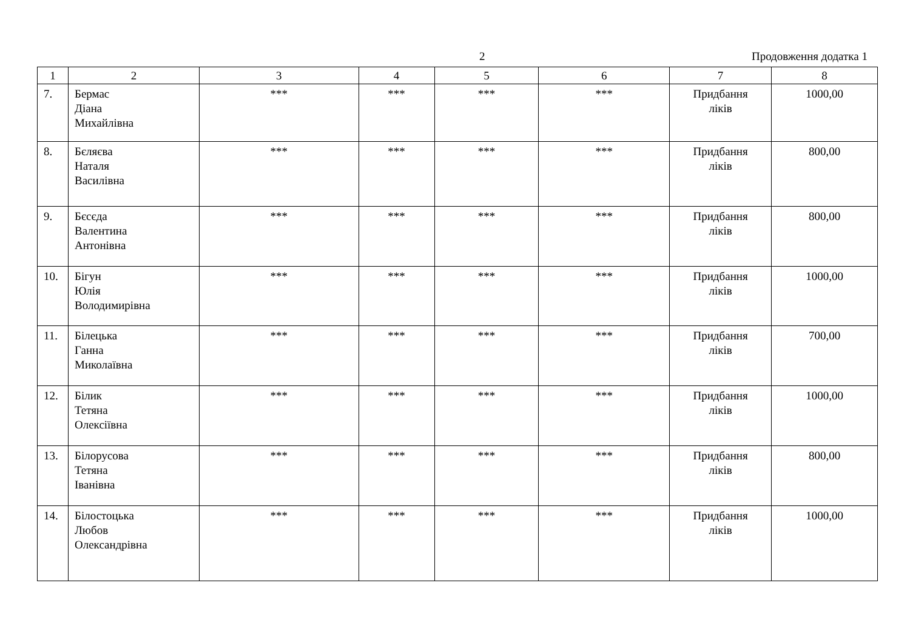2 Продовження додатка 1
| 1 | 2 | 3 | 4 | 5 | 6 | 7 | 8 |
| --- | --- | --- | --- | --- | --- | --- | --- |
| 7. | Бермас Діана Михайлівна | *** | *** | *** | *** | Придбання ліків | 1000,00 |
| 8. | Бєляєва Наталя Василівна | *** | *** | *** | *** | Придбання ліків | 800,00 |
| 9. | Бєсєда Валентина Антонівна | *** | *** | *** | *** | Придбання ліків | 800,00 |
| 10. | Бігун Юлія Володимирівна | *** | *** | *** | *** | Придбання ліків | 1000,00 |
| 11. | Білецька Ганна Миколаївна | *** | *** | *** | *** | Придбання ліків | 700,00 |
| 12. | Білик Тетяна Олексіївна | *** | *** | *** | *** | Придбання ліків | 1000,00 |
| 13. | Білорусова Тетяна Іванівна | *** | *** | *** | *** | Придбання ліків | 800,00 |
| 14. | Білостоцька Любов Олександрівна | *** | *** | *** | *** | Придбання ліків | 1000,00 |